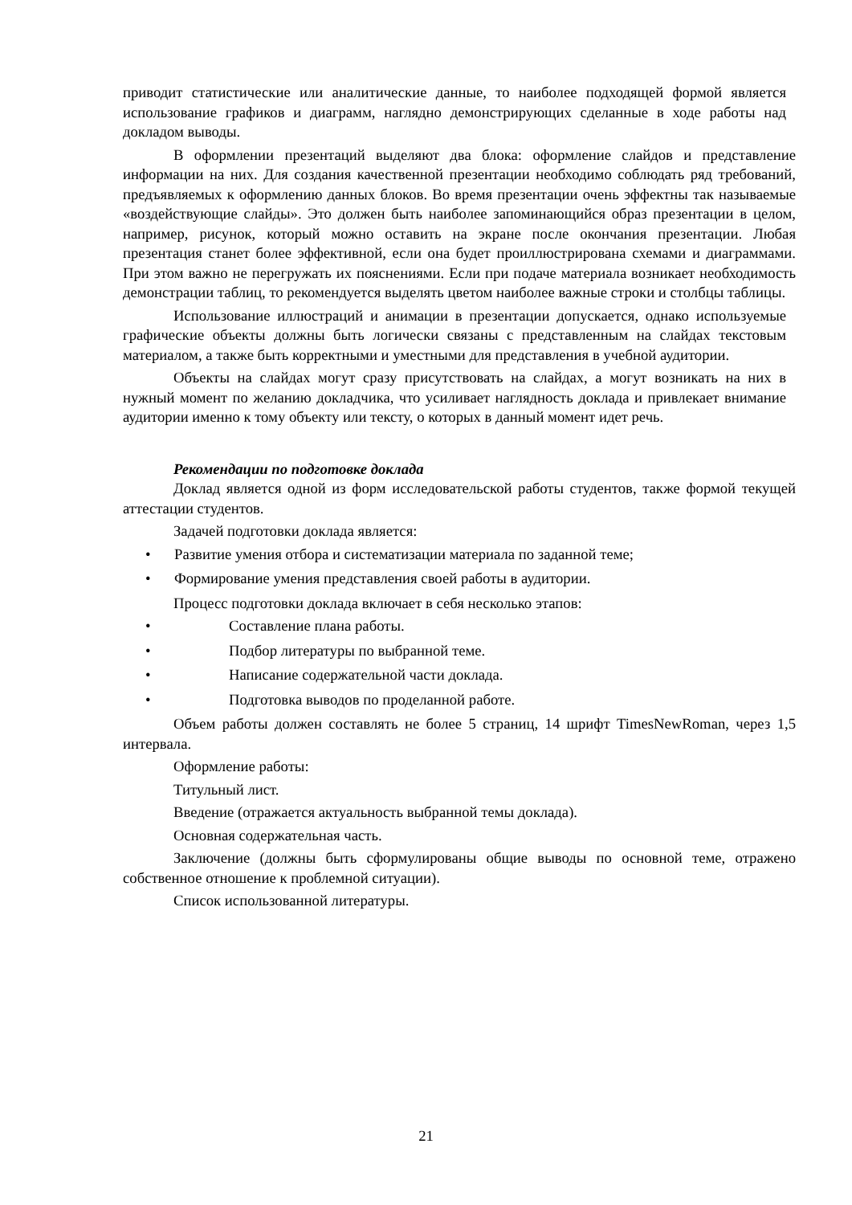приводит статистические или аналитические данные, то наиболее подходящей формой является использование графиков и диаграмм, наглядно демонстрирующих сделанные в ходе работы над докладом выводы.
В оформлении презентаций выделяют два блока: оформление слайдов и представление информации на них. Для создания качественной презентации необходимо соблюдать ряд требований, предъявляемых к оформлению данных блоков. Во время презентации очень эффектны так называемые «воздействующие слайды». Это должен быть наиболее запоминающийся образ презентации в целом, например, рисунок, который можно оставить на экране после окончания презентации. Любая презентация станет более эффективной, если она будет проиллюстрирована схемами и диаграммами. При этом важно не перегружать их пояснениями. Если при подаче материала возникает необходимость демонстрации таблиц, то рекомендуется выделять цветом наиболее важные строки и столбцы таблицы.
Использование иллюстраций и анимации в презентации допускается, однако используемые графические объекты должны быть логически связаны с представленным на слайдах текстовым материалом, а также быть корректными и уместными для представления в учебной аудитории.
Объекты на слайдах могут сразу присутствовать на слайдах, а могут возникать на них в нужный момент по желанию докладчика, что усиливает наглядность доклада и привлекает внимание аудитории именно к тому объекту или тексту, о которых в данный момент идет речь.
Рекомендации по подготовке доклада
Доклад является одной из форм исследовательской работы студентов, также формой текущей аттестации студентов.
Задачей подготовки доклада является:
• Развитие умения отбора и систематизации материала по заданной теме;
• Формирование умения представления своей работы в аудитории.
Процесс подготовки доклада включает в себя несколько этапов:
• Составление плана работы.
• Подбор литературы по выбранной теме.
• Написание содержательной части доклада.
• Подготовка выводов по проделанной работе.
Объем работы должен составлять не более 5 страниц, 14 шрифт TimesNewRoman, через 1,5 интервала.
Оформление работы:
Титульный лист.
Введение (отражается актуальность выбранной темы доклада).
Основная содержательная часть.
Заключение (должны быть сформулированы общие выводы по основной теме, отражено собственное отношение к проблемной ситуации).
Список использованной литературы.
21